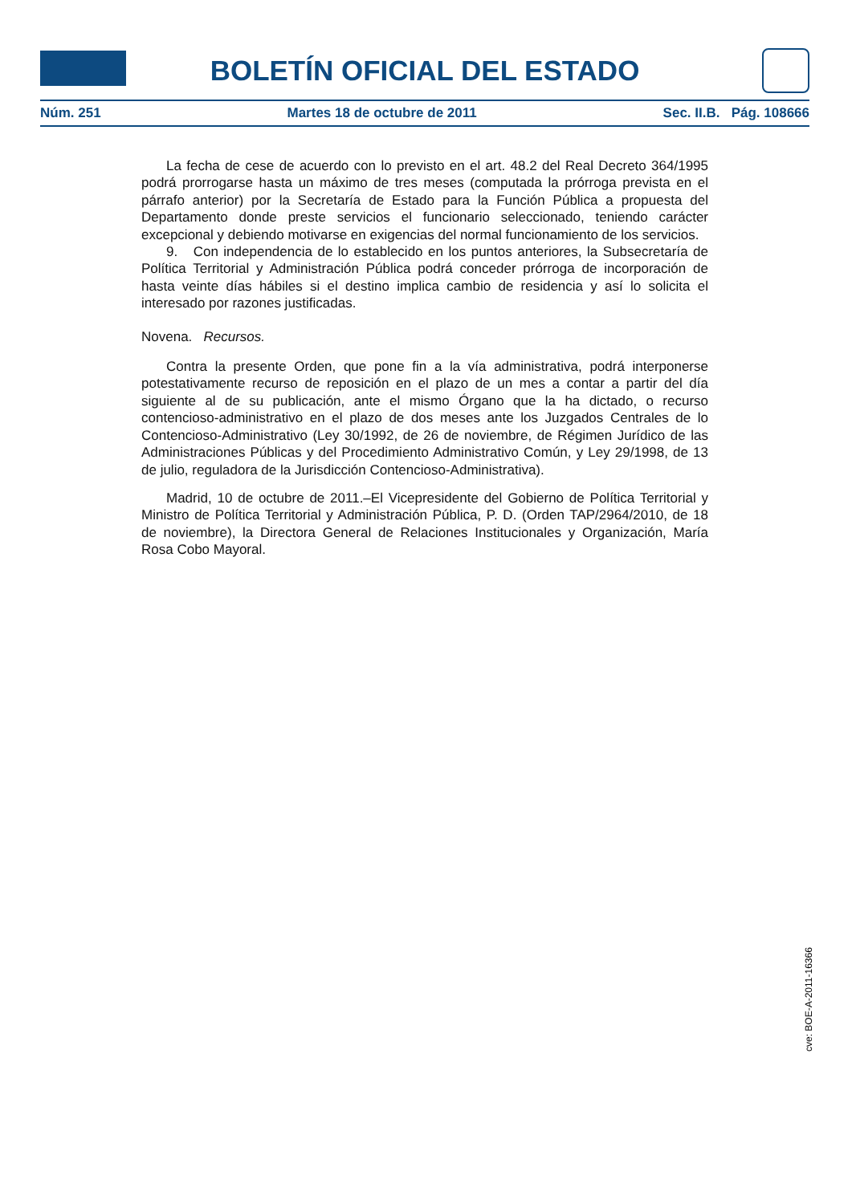BOLETÍN OFICIAL DEL ESTADO
Núm. 251 Martes 18 de octubre de 2011 Sec. II.B. Pág. 108666
La fecha de cese de acuerdo con lo previsto en el art. 48.2 del Real Decreto 364/1995 podrá prorrogarse hasta un máximo de tres meses (computada la prórroga prevista en el párrafo anterior) por la Secretaría de Estado para la Función Pública a propuesta del Departamento donde preste servicios el funcionario seleccionado, teniendo carácter excepcional y debiendo motivarse en exigencias del normal funcionamiento de los servicios.
9. Con independencia de lo establecido en los puntos anteriores, la Subsecretaría de Política Territorial y Administración Pública podrá conceder prórroga de incorporación de hasta veinte días hábiles si el destino implica cambio de residencia y así lo solicita el interesado por razones justificadas.
Novena. Recursos.
Contra la presente Orden, que pone fin a la vía administrativa, podrá interponerse potestativamente recurso de reposición en el plazo de un mes a contar a partir del día siguiente al de su publicación, ante el mismo Órgano que la ha dictado, o recurso contencioso-administrativo en el plazo de dos meses ante los Juzgados Centrales de lo Contencioso-Administrativo (Ley 30/1992, de 26 de noviembre, de Régimen Jurídico de las Administraciones Públicas y del Procedimiento Administrativo Común, y Ley 29/1998, de 13 de julio, reguladora de la Jurisdicción Contencioso-Administrativa).
Madrid, 10 de octubre de 2011.–El Vicepresidente del Gobierno de Política Territorial y Ministro de Política Territorial y Administración Pública, P. D. (Orden TAP/2964/2010, de 18 de noviembre), la Directora General de Relaciones Institucionales y Organización, María Rosa Cobo Mayoral.
cve: BOE-A-2011-16366